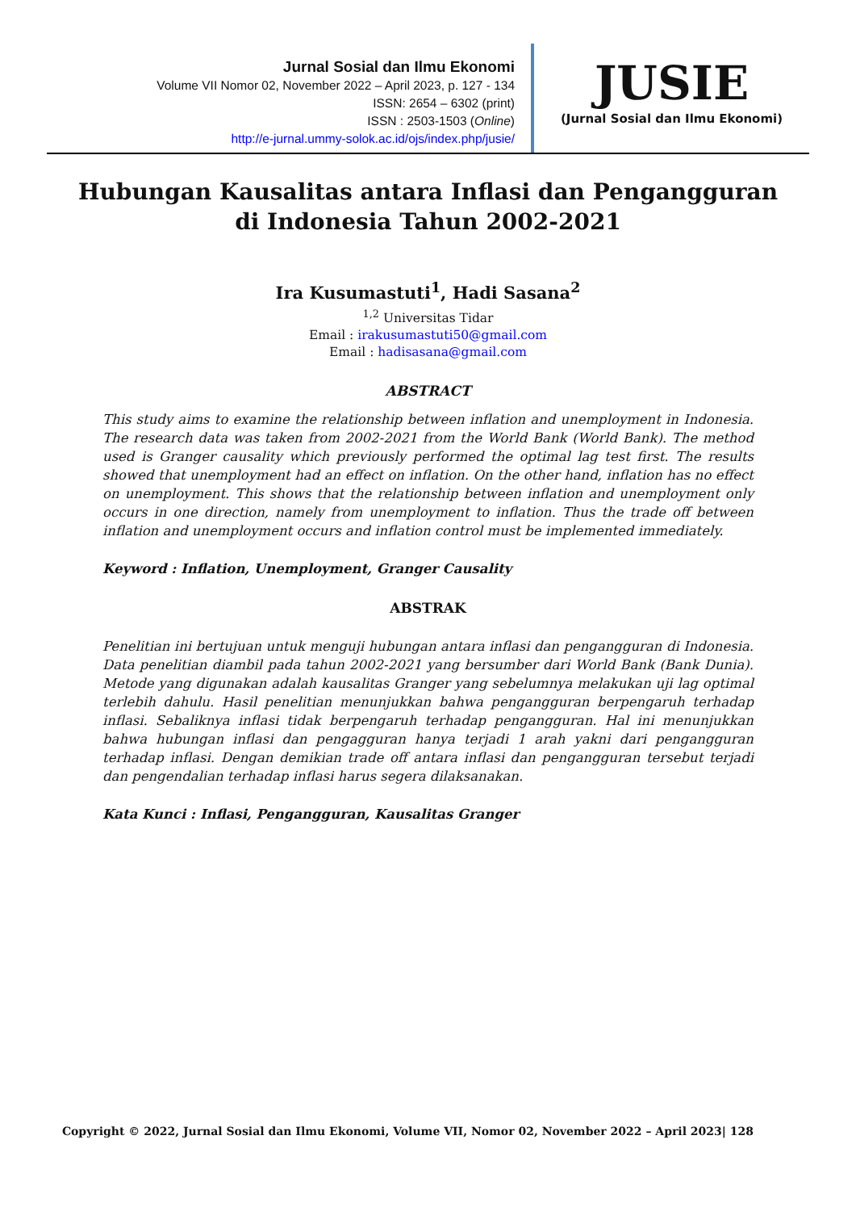Jurnal Sosial dan Ilmu Ekonomi
Volume VII Nomor 02, November 2022 – April 2023, p. 127 - 134
ISSN: 2654 – 6302 (print)
ISSN : 2503-1503 (Online)
http://e-jurnal.ummy-solok.ac.id/ojs/index.php/jusie/
JUSIE
(Jurnal Sosial dan Ilmu Ekonomi)
Hubungan Kausalitas antara Inflasi dan Pengangguran di Indonesia Tahun 2002-2021
Ira Kusumastuti<sup>1</sup>, Hadi Sasana<sup>2</sup>
<sup>1,2</sup> Universitas Tidar
Email : irakusumastuti50@gmail.com
Email : hadisasana@gmail.com
ABSTRACT
This study aims to examine the relationship between inflation and unemployment in Indonesia. The research data was taken from 2002-2021 from the World Bank (World Bank). The method used is Granger causality which previously performed the optimal lag test first. The results showed that unemployment had an effect on inflation. On the other hand, inflation has no effect on unemployment. This shows that the relationship between inflation and unemployment only occurs in one direction, namely from unemployment to inflation. Thus the trade off between inflation and unemployment occurs and inflation control must be implemented immediately.
Keyword : Inflation, Unemployment, Granger Causality
ABSTRAK
Penelitian ini bertujuan untuk menguji hubungan antara inflasi dan pengangguran di Indonesia. Data penelitian diambil pada tahun 2002-2021 yang bersumber dari World Bank (Bank Dunia). Metode yang digunakan adalah kausalitas Granger yang sebelumnya melakukan uji lag optimal terlebih dahulu. Hasil penelitian menunjukkan bahwa pengangguran berpengaruh terhadap inflasi. Sebaliknya inflasi tidak berpengaruh terhadap pengangguran. Hal ini menunjukkan bahwa hubungan inflasi dan pengagguran hanya terjadi 1 arah yakni dari pengangguran terhadap inflasi. Dengan demikian trade off antara inflasi dan pengangguran tersebut terjadi dan pengendalian terhadap inflasi harus segera dilaksanakan.
Kata Kunci : Inflasi, Pengangguran, Kausalitas Granger
Copyright © 2022, Jurnal Sosial dan Ilmu Ekonomi, Volume VII, Nomor 02, November 2022 – April 2023| 128